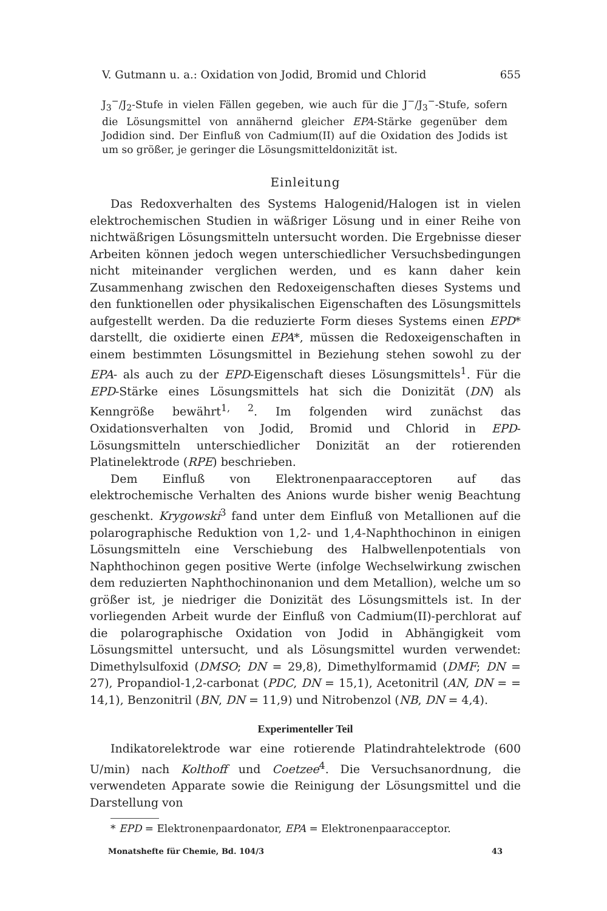V. Gutmann u. a.: Oxidation von Jodid, Bromid und Chlorid 655
J<sub>3</sub><sup>−</sup>/J<sub>2</sub>-Stufe in vielen Fällen gegeben, wie auch für die J<sup>−</sup>/J<sub>3</sub><sup>−</sup>-Stufe, sofern die Lösungsmittel von annähernd gleicher EPA-Stärke gegenüber dem Jodidion sind. Der Einfluß von Cadmium(II) auf die Oxidation des Jodids ist um so größer, je geringer die Lösungsmitteldonizität ist.
Einleitung
Das Redoxverhalten des Systems Halogenid/Halogen ist in vielen elektrochemischen Studien in wäßriger Lösung und in einer Reihe von nichtwäßrigen Lösungsmitteln untersucht worden. Die Ergebnisse dieser Arbeiten können jedoch wegen unterschiedlicher Versuchsbedingungen nicht miteinander verglichen werden, und es kann daher kein Zusammenhang zwischen den Redoxeigenschaften dieses Systems und den funktionellen oder physikalischen Eigenschaften des Lösungsmittels aufgestellt werden. Da die reduzierte Form dieses Systems einen EPD* darstellt, die oxidierte einen EPA*, müssen die Redoxeigenschaften in einem bestimmten Lösungsmittel in Beziehung stehen sowohl zu der EPA- als auch zu der EPD-Eigenschaft dieses Lösungsmittels<sup>1</sup>. Für die EPD-Stärke eines Lösungsmittels hat sich die Donizität (DN) als Kenngröße bewährt<sup>1, 2</sup>. Im folgenden wird zunächst das Oxidationsverhalten von Jodid, Bromid und Chlorid in EPD-Lösungsmitteln unterschiedlicher Donizität an der rotierenden Platinelektrode (RPE) beschrieben.
Dem Einfluß von Elektronenpaaracceptoren auf das elektrochemische Verhalten des Anions wurde bisher wenig Beachtung geschenkt. Krygowski<sup>3</sup> fand unter dem Einfluß von Metallionen auf die polarographische Reduktion von 1,2- und 1,4-Naphthochinon in einigen Lösungsmitteln eine Verschiebung des Halbwellenpotentials von Naphthochinon gegen positive Werte (infolge Wechselwirkung zwischen dem reduzierten Naphthochinonanion und dem Metallion), welche um so größer ist, je niedriger die Donizität des Lösungsmittels ist. In der vorliegenden Arbeit wurde der Einfluß von Cadmium(II)-perchlorat auf die polarographische Oxidation von Jodid in Abhängigkeit vom Lösungsmittel untersucht, und als Lösungsmittel wurden verwendet: Dimethylsulfoxid (DMSO; DN = 29,8), Dimethylformamid (DMF; DN = 27), Propandiol-1,2-carbonat (PDC, DN = 15,1), Acetonitril (AN, DN = = 14,1), Benzonitril (BN, DN = 11,9) und Nitrobenzol (NB, DN = 4,4).
Experimenteller Teil
Indikatorelektrode war eine rotierende Platindrahtelektrode (600 U/min) nach Kolthoff und Coetzee<sup>4</sup>. Die Versuchsanordnung, die verwendeten Apparate sowie die Reinigung der Lösungsmittel und die Darstellung von
* EPD = Elektronenpaardonator, EPA = Elektronenpaaracceptor.
Monatshefte für Chemie, Bd. 104/3 43